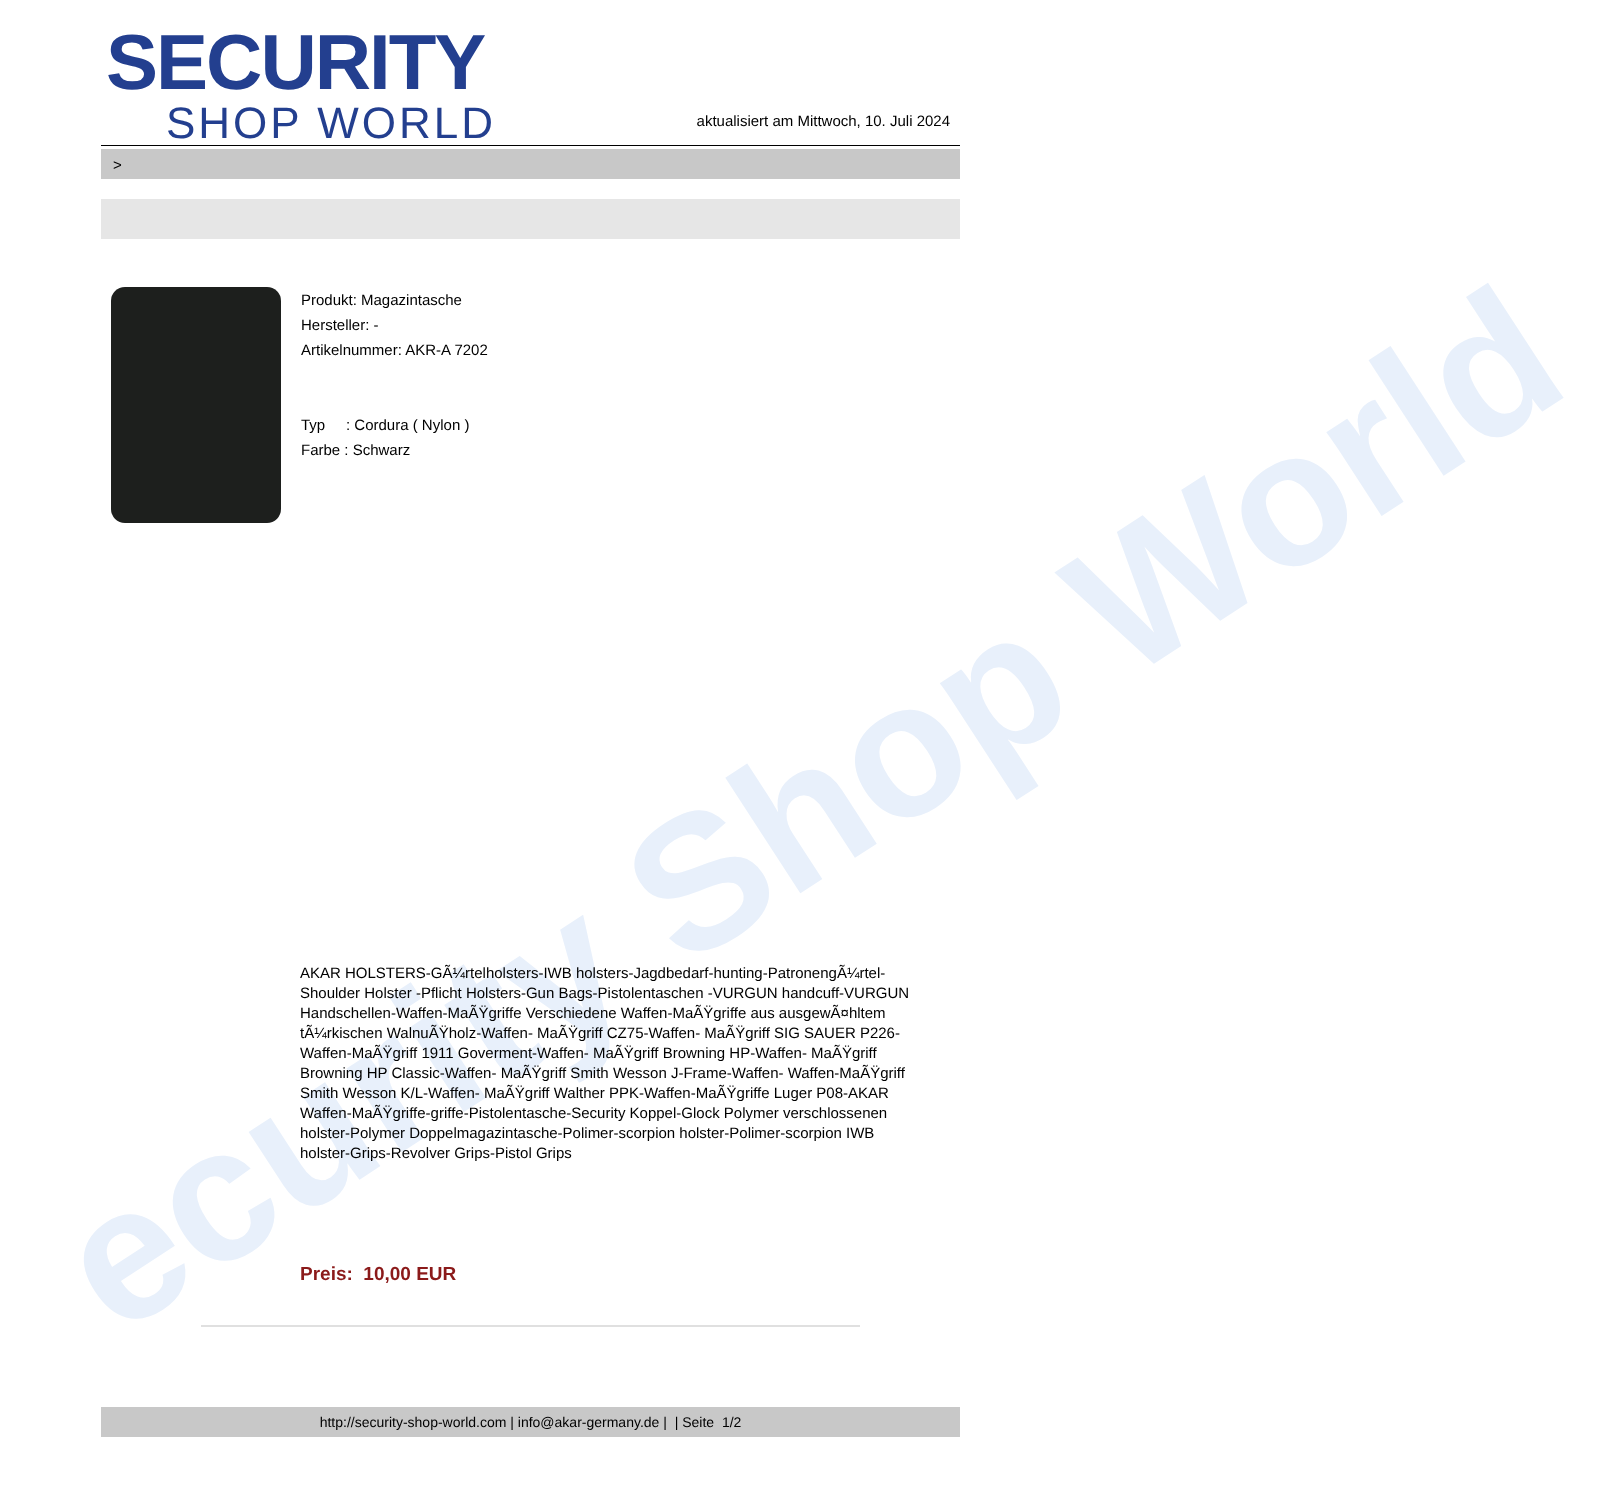ecurity Shop World
SECURITY
SHOP WORLD
aktualisiert am Mittwoch, 10. Juli 2024
>
Produkt: Magazintasche
Hersteller: -
Artikelnummer: AKR-A 7202
Typ : Cordura ( Nylon )
Farbe : Schwarz
AKAR HOLSTERS-GÃ¼rtelholsters-IWB holsters-Jagdbedarf-hunting-PatronengÃ¼rtel- Shoulder Holster -Pflicht Holsters-Gun Bags-Pistolentaschen -VURGUN handcuff-VURGUN Handschellen-Waffen-MaÃŸgriffe Verschiedene Waffen-MaÃŸgriffe aus ausgewÃ¤hltem tÃ¼rkischen WalnuÃŸholz-Waffen- MaÃŸgriff CZ75-Waffen- MaÃŸgriff SIG SAUER P226-Waffen-MaÃŸgriff 1911 Goverment-Waffen- MaÃŸgriff Browning HP-Waffen- MaÃŸgriff Browning HP Classic-Waffen- MaÃŸgriff Smith Wesson J-Frame-Waffen- Waffen-MaÃŸgriff Smith Wesson K/L-Waffen- MaÃŸgriff Walther PPK-Waffen-MaÃŸgriffe Luger P08-AKAR Waffen-MaÃŸgriffe-griffe-Pistolentasche-Security Koppel-Glock Polymer verschlossenen holster-Polymer Doppelmagazintasche-Polimer-scorpion holster-Polimer-scorpion IWB holster-Grips-Revolver Grips-Pistol Grips
Preis: 10,00 EUR
http://security-shop-world.com | info@akar-germany.de | | Seite 1/2